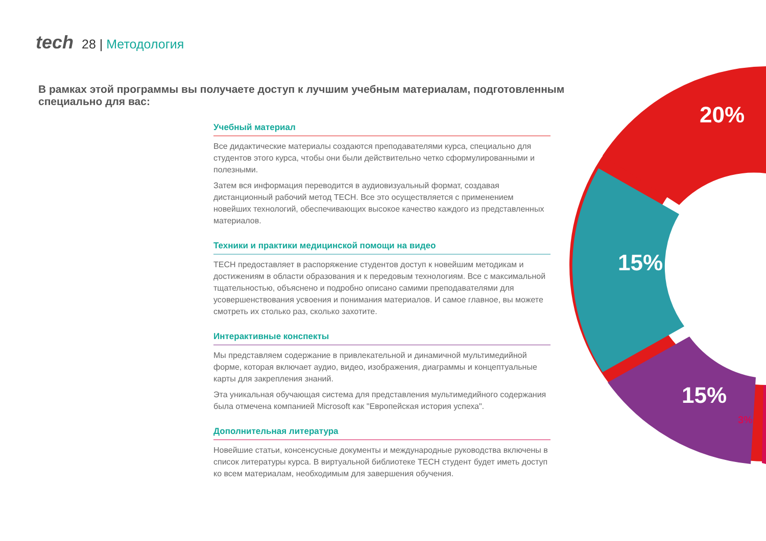tech 28 | Методология
В рамках этой программы вы получаете доступ к лучшим учебным материалам, подготовленным специально для вас:
Учебный материал
Все дидактические материалы создаются преподавателями курса, специально для студентов этого курса, чтобы они были действительно четко сформулированными и полезными.
Затем вся информация переводится в аудиовизуальный формат, создавая дистанционный рабочий метод TECH. Все это осуществляется с применением новейших технологий, обеспечивающих высокое качество каждого из представленных материалов.
Техники и практики медицинской помощи на видео
TECH предоставляет в распоряжение студентов доступ к новейшим методикам и достижениям в области образования и к передовым технологиям. Все с максимальной тщательностью, объяснено и подробно описано самими преподавателями для усовершенствования усвоения и понимания материалов. И самое главное, вы можете смотреть их столько раз, сколько захотите.
Интерактивные конспекты
Мы представляем содержание в привлекательной и динамичной мультимедийной форме, которая включает аудио, видео, изображения, диаграммы и концептуальные карты для закрепления знаний.
Эта уникальная обучающая система для представления мультимедийного содержания была отмечена компанией Microsoft как "Европейская история успеха".
Дополнительная литература
Новейшие статьи, консенсусные документы и международные руководства включены в список литературы курса. В виртуальной библиотеке TECH студент будет иметь доступ ко всем материалам, необходимым для завершения обучения.
20%
15%
15%
3%